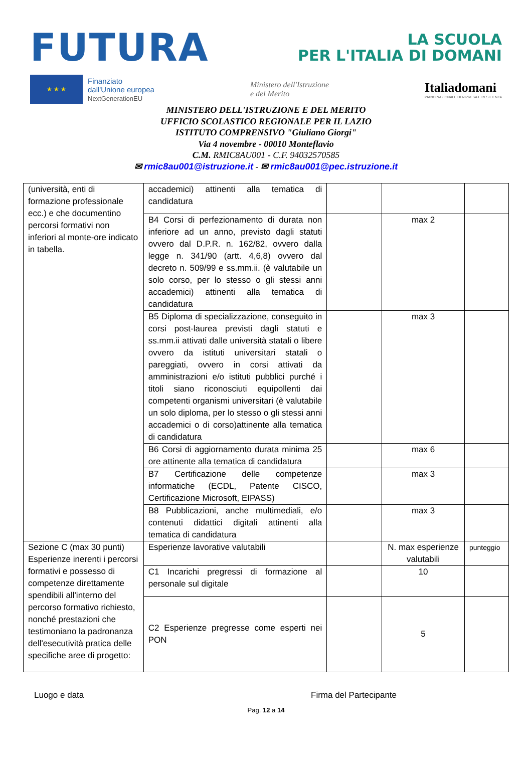FUTURA
LA SCUOLA
PER L'ITALIA DI DOMANI
★ ★ ★
Finanziato
dall'Unione europea
NextGenerationEU
Ministero dell'Istruzione
e del Merito
Italiadomani
PIANO NAZIONALE DI RIPRESA E RESILIENZA
MINISTERO DELL'ISTRUZIONE E DEL MERITO
UFFICIO SCOLASTICO REGIONALE PER IL LAZIO
ISTITUTO COMPRENSIVO "Giuliano Giorgi"
Via 4 novembre - 00010 Monteflavio
C.M. RMIC8AU001 - C.F. 94032570585
✉ rmic8au001@istruzione.it - ✉ rmic8au001@pec.istruzione.it
| (università, enti di formazione professionale ecc.) e che documentino percorsi formativi non inferiori al monte-ore indicato in tabella. | accademici) attinenti alla tematica di candidatura | | | |
| | B4 Corsi di perfezionamento di durata non inferiore ad un anno, previsto dagli statuti ovvero dal D.P.R. n. 162/82, ovvero dalla legge n. 341/90 (artt. 4,6,8) ovvero dal decreto n. 509/99 e ss.mm.ii. (è valutabile un solo corso, per lo stesso o gli stessi anni accademici) attinenti alla tematica di candidatura | | max 2 | |
| | B5 Diploma di specializzazione, conseguito in corsi post-laurea previsti dagli statuti e ss.mm.ii attivati dalle università statali o libere ovvero da istituti universitari statali o pareggiati, ovvero in corsi attivati da amministrazioni e/o istituti pubblici purché i titoli siano riconosciuti equipollenti dai competenti organismi universitari (è valutabile un solo diploma, per lo stesso o gli stessi anni accademici o di corso)attinente alla tematica di candidatura | | max 3 | |
| | B6 Corsi di aggiornamento durata minima 25 ore attinente alla tematica di candidatura | | max 6 | |
| | B7 Certificazione delle competenze informatiche (ECDL, Patente CISCO, Certificazione Microsoft, EIPASS) | | max 3 | |
| | B8 Pubblicazioni, anche multimediali, e/o contenuti didattici digitali attinenti alla tematica di candidatura | | max 3 | |
| Sezione C (max 30 punti) Esperienze inerenti i percorsi formativi e possesso di competenze direttamente spendibili all'interno del percorso formativo richiesto, nonché prestazioni che testimoniano la padronanza dell'esecutività pratica delle specifiche aree di progetto: | Esperienze lavorative valutabili | | N. max esperienze valutabili | punteggio |
| | C1 Incarichi pregressi di formazione al personale sul digitale | | 10 | |
| | C2 Esperienze pregresse come esperti nei PON | | 5 | |
Luogo e data Firma del Partecipante
Pag. 12 a 14